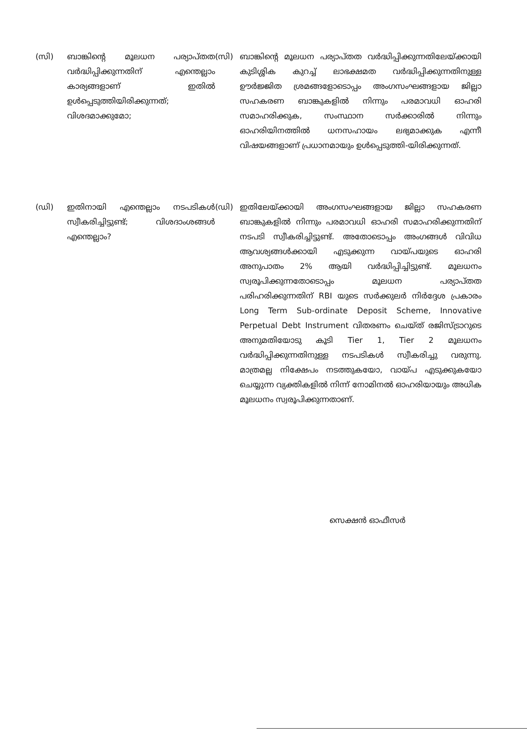(സി) ബാങ്കിന്റെ മൂലധന പര്യാപ്തത വർദ്ധിപ്പിക്കുന്നതിന് എന്തെല്ലാം കാര്യങ്ങളാണ് ഇതിൽ ഉൾപ്പെടുത്തിയിരിക്കുന്നത്; വിശദമാക്കുമോ;
(സി) ബാങ്കിന്റെ മൂലധന പര്യാപ്തത വർദ്ധിപ്പിക്കുന്നതിലേയ്ക്കായി കുടിശ്ശിക കുറച്ച് ലാഭക്ഷമത വർദ്ധിപ്പിക്കുന്നതിനുള്ള ഊർജ്ജിത ശ്രമങ്ങളോടൊപ്പം അംഗസംഘങ്ങളായ ജില്ലാ സഹകരണ ബാങ്കുകളിൽ നിന്നും പരമാവധി ഓഹരി സമാഹരിക്കുക, സംസ്ഥാന സർക്കാരിൽ നിന്നും ഓഹരിയിനത്തിൽ ധനസഹായം ലഭ്യമാക്കുക എന്നീ വിഷയങ്ങളാണ് പ്രധാനമായും ഉൾപ്പെടുത്തി-യിരിക്കുന്നത്.
(ഡി) ഇതിനായി എന്തെല്ലാം നടപടികൾ സ്വീകരിച്ചിട്ടുണ്ട്; വിശദാംശങ്ങൾ എന്തെല്ലാം?
(ഡി) ഇതിലേയ്ക്കായി അംഗസംഘങ്ങളായ ജില്ലാ സഹകരണ ബാങ്കുകളിൽ നിന്നും പരമാവധി ഓഹരി സമാഹരിക്കുന്നതിന് നടപടി സ്വീകരിച്ചിട്ടുണ്ട്. അതോടൊപ്പം അംഗങ്ങൾ വിവിധ ആവശ്യങ്ങൾക്കായി എടുക്കുന്ന വായ്പയുടെ ഓഹരി അനുപാതം 2% ആയി വർദ്ധിപ്പിച്ചിട്ടുണ്ട്. മൂലധനം സ്വരൂപിക്കുന്നതോടൊപ്പം മൂലധന പര്യാപ്തത പരിഹരിക്കുന്നതിന് RBI യുടെ സർക്കുലർ നിർദ്ദേശ പ്രകാരം Long Term Sub-ordinate Deposit Scheme, Innovative Perpetual Debt Instrument വിതരണം ചെയ്ത് രജിസ്ട്രാറുടെ അനുമതിയോടു കൂടി Tier 1, Tier 2 മൂലധനം വർദ്ധിപ്പിക്കുന്നതിനുള്ള നടപടികൾ സ്വീകരിച്ചു വരുന്നു. മാത്രമല്ല നിക്ഷേപം നടത്തുകയോ, വായ്പ എടുക്കുകയോ ചെയ്യുന്ന വ്യക്തികളിൽ നിന്ന് നോമിനൽ ഓഹരിയായും അധിക മൂലധനം സ്വരൂപിക്കുന്നതാണ്.
സെക്ഷൻ ഓഫീസർ